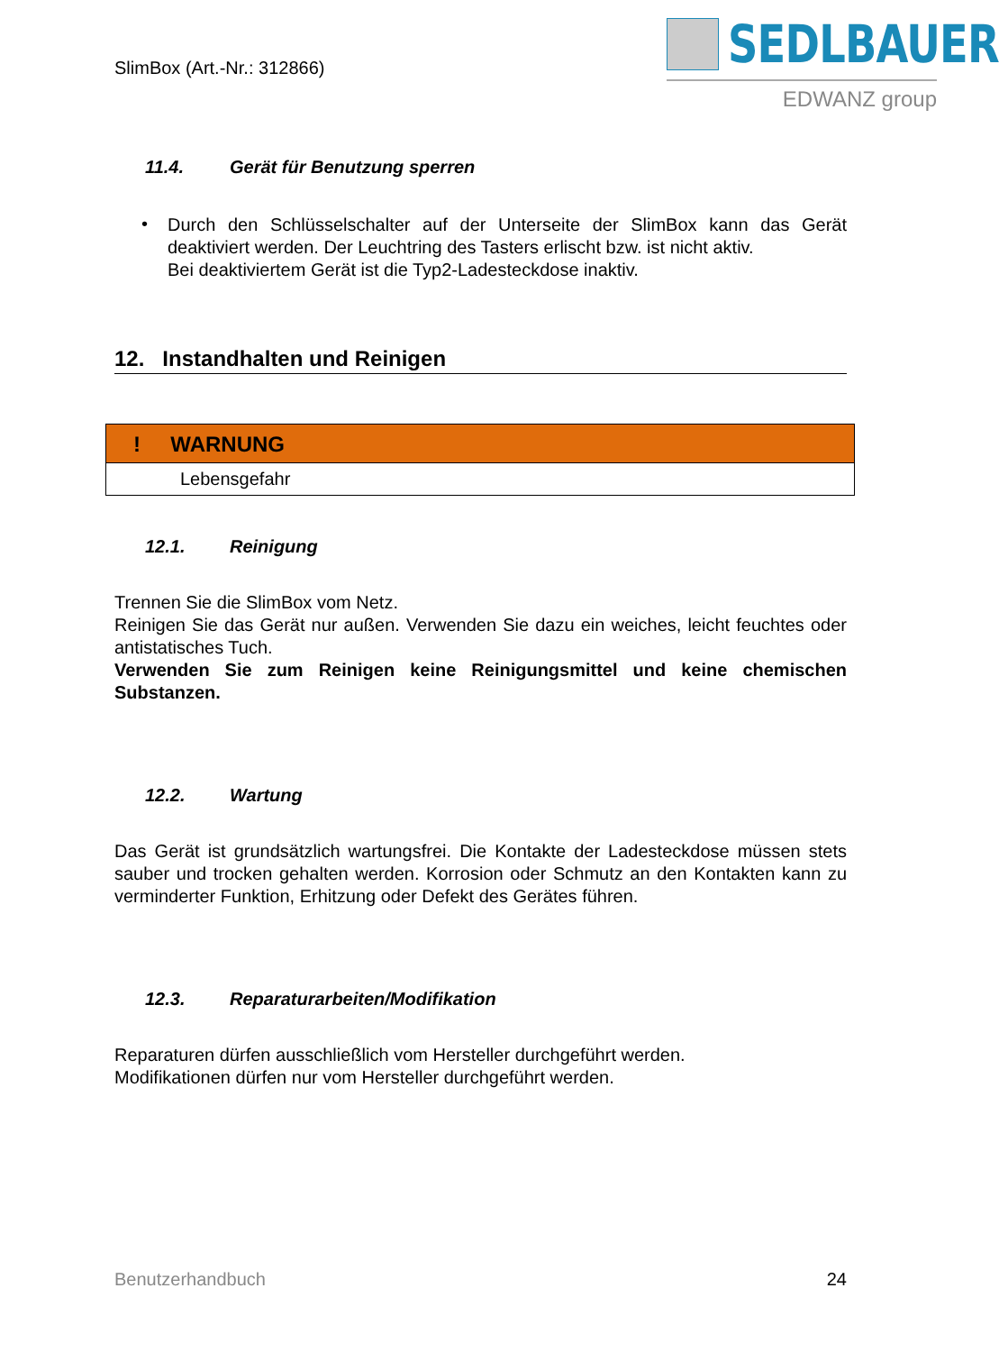SlimBox (Art.-Nr.: 312866)
SEDLBAUER
EDWANZ group
11.4. Gerät für Benutzung sperren
•
Durch den Schlüsselschalter auf der Unterseite der SlimBox kann das Gerät deaktiviert werden. Der Leuchtring des Tasters erlischt bzw. ist nicht aktiv.
Bei deaktiviertem Gerät ist die Typ2-Ladesteckdose inaktiv.
12. Instandhalten und Reinigen
! WARNUNG
Lebensgefahr
12.1. Reinigung
Trennen Sie die SlimBox vom Netz.
Reinigen Sie das Gerät nur außen. Verwenden Sie dazu ein weiches, leicht feuchtes oder antistatisches Tuch.
Verwenden Sie zum Reinigen keine Reinigungsmittel und keine chemischen Substanzen.
12.2. Wartung
Das Gerät ist grundsätzlich wartungsfrei. Die Kontakte der Ladesteckdose müssen stets sauber und trocken gehalten werden. Korrosion oder Schmutz an den Kontakten kann zu verminderter Funktion, Erhitzung oder Defekt des Gerätes führen.
12.3. Reparaturarbeiten/Modifikation
Reparaturen dürfen ausschließlich vom Hersteller durchgeführt werden.
Modifikationen dürfen nur vom Hersteller durchgeführt werden.
Benutzerhandbuch 24